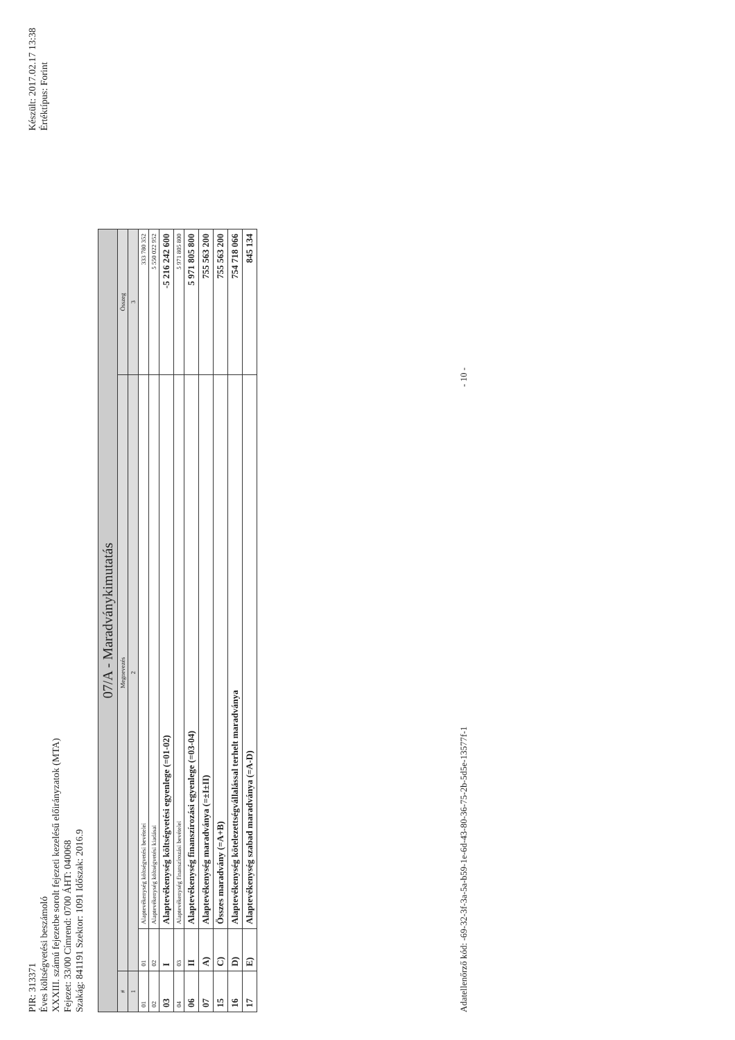PIR: 313371
Éves költségvetési beszámoló
XXXIII. számú fejezetbe sorolt fejezeti kezelésű előirányzatok (MTA)
Fejezet: 33/00 Címrend: 0700 ÁHT: 040068
Szakág: 841191 Szektor: 1091 Időszak: 2016.9
Készült: 2017.02.17 13:38
Értéktípus: Forint
| 07/A - Maradványkimutatás | | | |
| --- | --- | --- | --- |
| # | Megnevezés | | Összeg |
| 1 | 2 | | 3 |
| 01 | 01 | Alaptevékenység költségvetési bevételei | 333 780 352 |
| 02 | 02 | Alaptevékenység költségvetési kiadásai | 5 550 022 952 |
| 03 | I | Alaptevékenység költségvetési egyenlege (=01-02) | -5 216 242 600 |
| 04 | 03 | Alaptevékenység finanszírozási bevételei | 5 971 805 800 |
| 06 | II | Alaptevékenység finanszírozási egyenlege (=03-04) | 5 971 805 800 |
| 07 | A) | Alaptevékenység maradványa (=±I±II) | 755 563 200 |
| 15 | C) | Összes maradvány (=A+B) | 755 563 200 |
| 16 | D) | Alaptevékenység kötelezettségvállalással terhelt maradványa | 754 718 066 |
| 17 | E) | Alaptevékenység szabad maradványa (=A-D) | 845 134 |
Adatellenőrző kód: -69-32-3f-3a-5a-b59-1e-6d-43-80-36-75-2b-5d5e-13577f-1 - 10 -